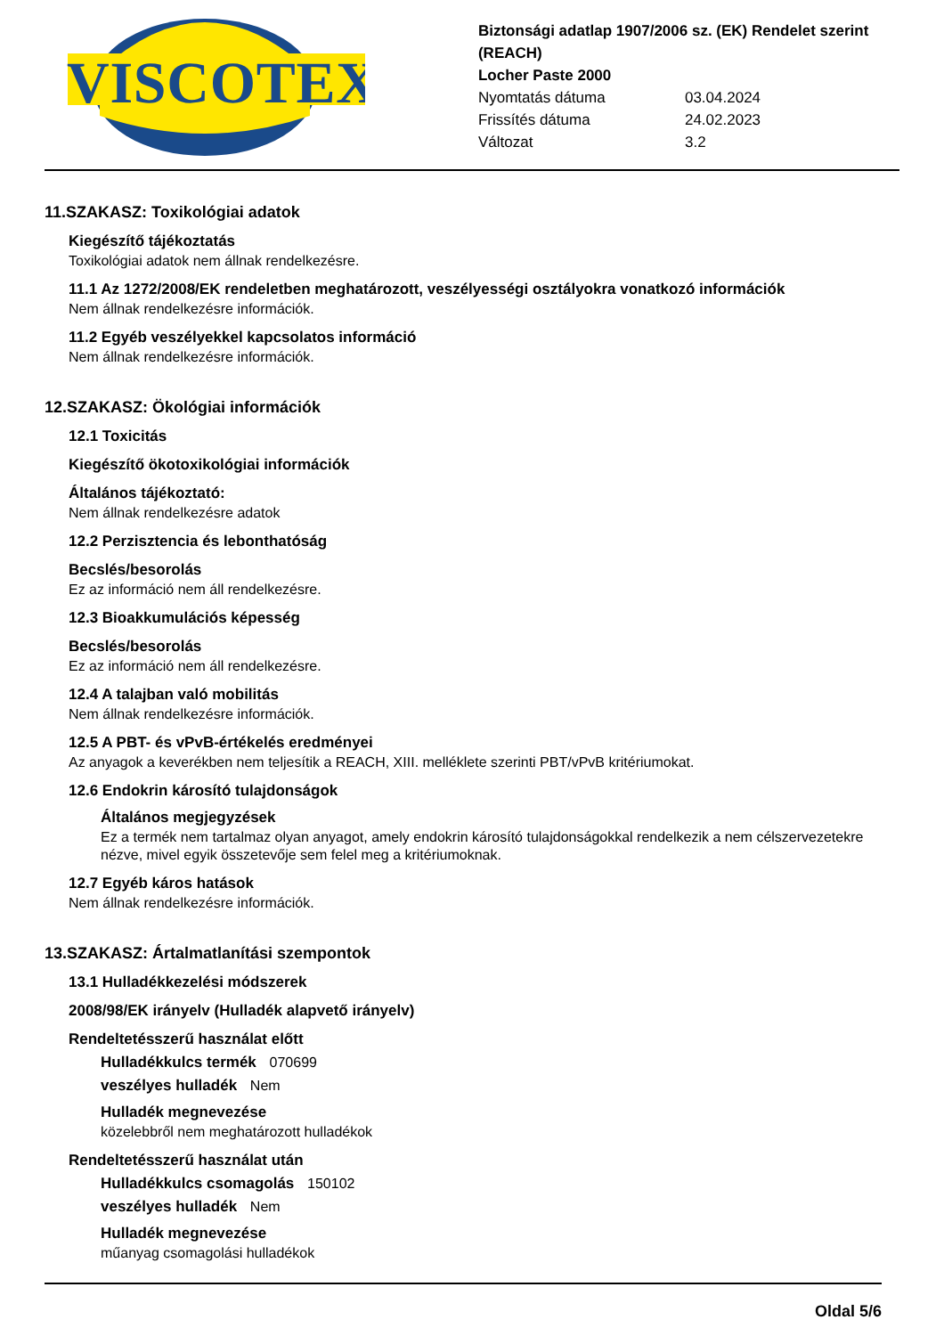VISCOTEX
Biztonsági adatlap 1907/2006 sz. (EK) Rendelet szerint (REACH)
Locher Paste 2000
Nyomtatás dátuma 03.04.2024
Frissítés dátuma 24.02.2023
Változat 3.2
11.SZAKASZ: Toxikológiai adatok
Kiegészítő tájékoztatás
Toxikológiai adatok nem állnak rendelkezésre.
11.1 Az 1272/2008/EK rendeletben meghatározott, veszélyességi osztályokra vonatkozó információk
Nem állnak rendelkezésre információk.
11.2 Egyéb veszélyekkel kapcsolatos információ
Nem állnak rendelkezésre információk.
12.SZAKASZ: Ökológiai információk
12.1 Toxicitás
Kiegészítő ökotoxikológiai információk
Általános tájékoztató:
Nem állnak rendelkezésre adatok
12.2 Perzisztencia és lebonthatóság
Becslés/besorolás
Ez az információ nem áll rendelkezésre.
12.3 Bioakkumulációs képesség
Becslés/besorolás
Ez az információ nem áll rendelkezésre.
12.4 A talajban való mobilitás
Nem állnak rendelkezésre információk.
12.5 A PBT- és vPvB-értékelés eredményei
Az anyagok a keverékben nem teljesítik a REACH, XIII. melléklete szerinti PBT/vPvB kritériumokat.
12.6 Endokrin károsító tulajdonságok
Általános megjegyzések
Ez a termék nem tartalmaz olyan anyagot, amely endokrin károsító tulajdonságokkal rendelkezik a nem célszervezetekre nézve, mivel egyik összetevője sem felel meg a kritériumoknak.
12.7 Egyéb káros hatások
Nem állnak rendelkezésre információk.
13.SZAKASZ: Ártalmatlanítási szempontok
13.1 Hulladékkezelési módszerek
2008/98/EK irányelv (Hulladék alapvető irányelv)
Rendeltetésszerű használat előtt
Hulladékkulcs termék 070699
veszélyes hulladék Nem
Hulladék megnevezése
közelebbről nem meghatározott hulladékok
Rendeltetésszerű használat után
Hulladékkulcs csomagolás 150102
veszélyes hulladék Nem
Hulladék megnevezése
műanyag csomagolási hulladékok
Oldal 5/6